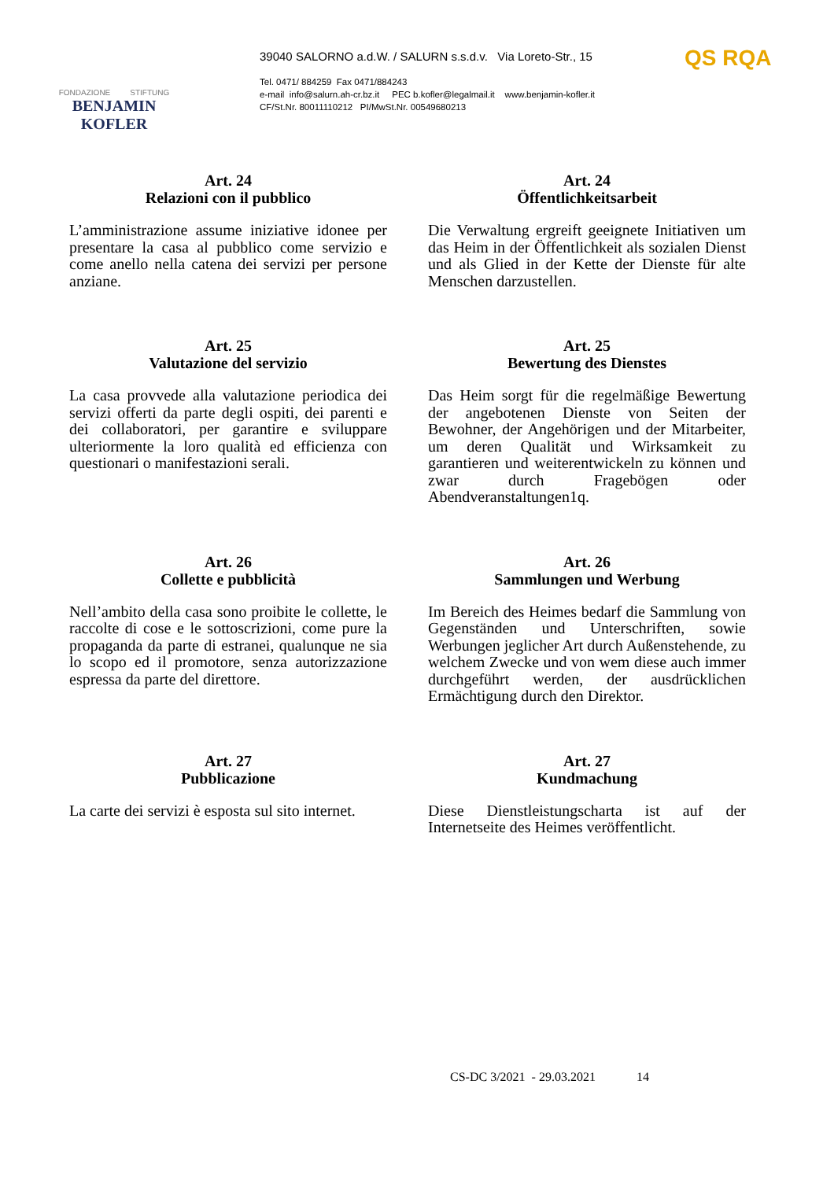FONDAZIONE STIFTUNG
BENJAMIN KOFLER
39040 SALORNO a.d.W. / SALURN s.s.d.v. Via Loreto-Str., 15
Tel. 0471/ 884259 Fax 0471/884243
e-mail info@salurn.ah-cr.bz.it PEC b.kofler@legalmail.it www.benjamin-kofler.it
CF/St.Nr. 80011110212 PI/MwSt.Nr. 00549680213
QS RQA
Art. 24
Relazioni con il pubblico
L’amministrazione assume iniziative idonee per presentare la casa al pubblico come servizio e come anello nella catena dei servizi per persone anziane.
Art. 24
Öffentlichkeitsarbeit
Die Verwaltung ergreift geeignete Initiativen um das Heim in der Öffentlichkeit als sozialen Dienst und als Glied in der Kette der Dienste für alte Menschen darzustellen.
Art. 25
Valutazione del servizio
La casa provvede alla valutazione periodica dei servizi offerti da parte degli ospiti, dei parenti e dei collaboratori, per garantire e sviluppare ulteriormente la loro qualità ed efficienza con questionari o manifestazioni serali.
Art. 25
Bewertung des Dienstes
Das Heim sorgt für die regelmäßige Bewertung der angebotenen Dienste von Seiten der Bewohner, der Angehörigen und der Mitarbeiter, um deren Qualität und Wirksamkeit zu garantieren und weiterentwickeln zu können und zwar durch Fragebögen oder Abendveranstaltungen1q.
Art. 26
Collette e pubblicità
Nell’ambito della casa sono proibite le collette, le raccolte di cose e le sottoscrizioni, come pure la propaganda da parte di estranei, qualunque ne sia lo scopo ed il promotore, senza autorizzazione espressa da parte del direttore.
Art. 26
Sammlungen und Werbung
Im Bereich des Heimes bedarf die Sammlung von Gegenständen und Unterschriften, sowie Werbungen jeglicher Art durch Außenstehende, zu welchem Zwecke und von wem diese auch immer durchgeführt werden, der ausdrücklichen Ermächtigung durch den Direktor.
Art. 27
Pubblicazione
La carte dei servizi è esposta sul sito internet.
Art. 27
Kundmachung
Diese Dienstleistungscharta ist auf der Internetseite des Heimes veröffentlicht.
CS-DC 3/2021 - 29.03.2021 14